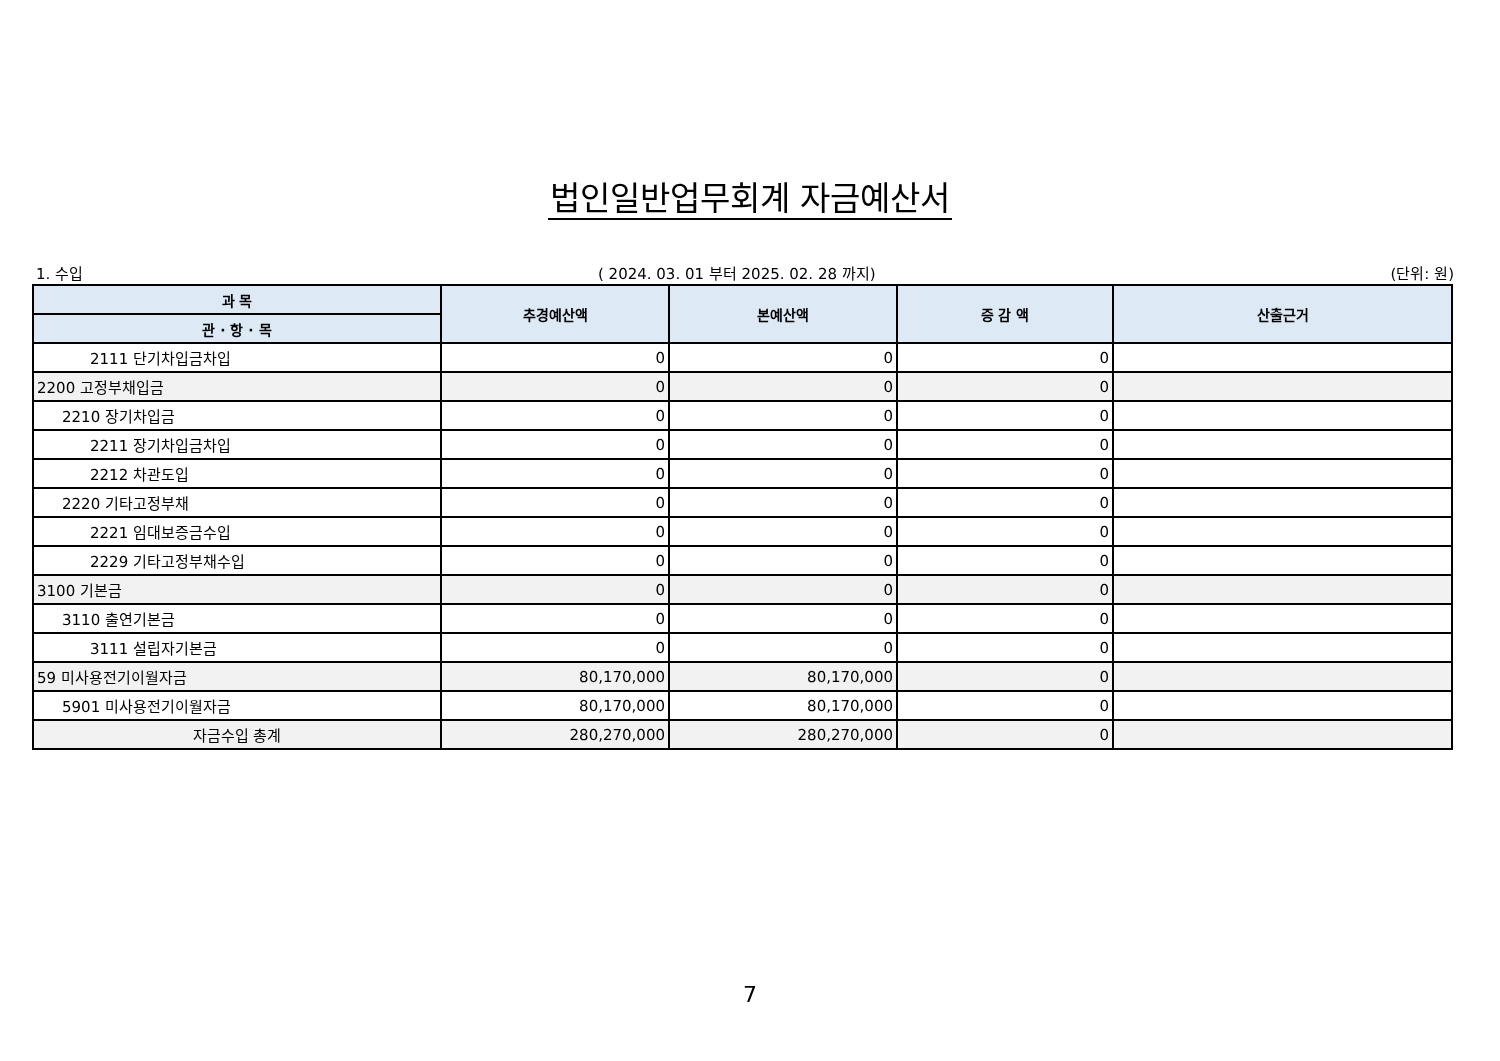법인일반업무회계 자금예산서
1. 수입 ( 2024. 03. 01 부터 2025. 02. 28 까지) (단위: 원)
| 과 목 | 추경예산액 | 본예산액 | 증 감 액 | 산출근거 |
| --- | --- | --- | --- | --- |
| 관 · 항 · 목 | | | | |
| 2111 단기차입금차입 | 0 | 0 | 0 | |
| 2200 고정부채입금 | 0 | 0 | 0 | |
| 2210 장기차입금 | 0 | 0 | 0 | |
| 2211 장기차입금차입 | 0 | 0 | 0 | |
| 2212 차관도입 | 0 | 0 | 0 | |
| 2220 기타고정부채 | 0 | 0 | 0 | |
| 2221 임대보증금수입 | 0 | 0 | 0 | |
| 2229 기타고정부채수입 | 0 | 0 | 0 | |
| 3100 기본금 | 0 | 0 | 0 | |
| 3110 출연기본금 | 0 | 0 | 0 | |
| 3111 설립자기본금 | 0 | 0 | 0 | |
| 59 미사용전기이월자금 | 80,170,000 | 80,170,000 | 0 | |
| 5901 미사용전기이월자금 | 80,170,000 | 80,170,000 | 0 | |
| 자금수입 총계 | 280,270,000 | 280,270,000 | 0 | |
7